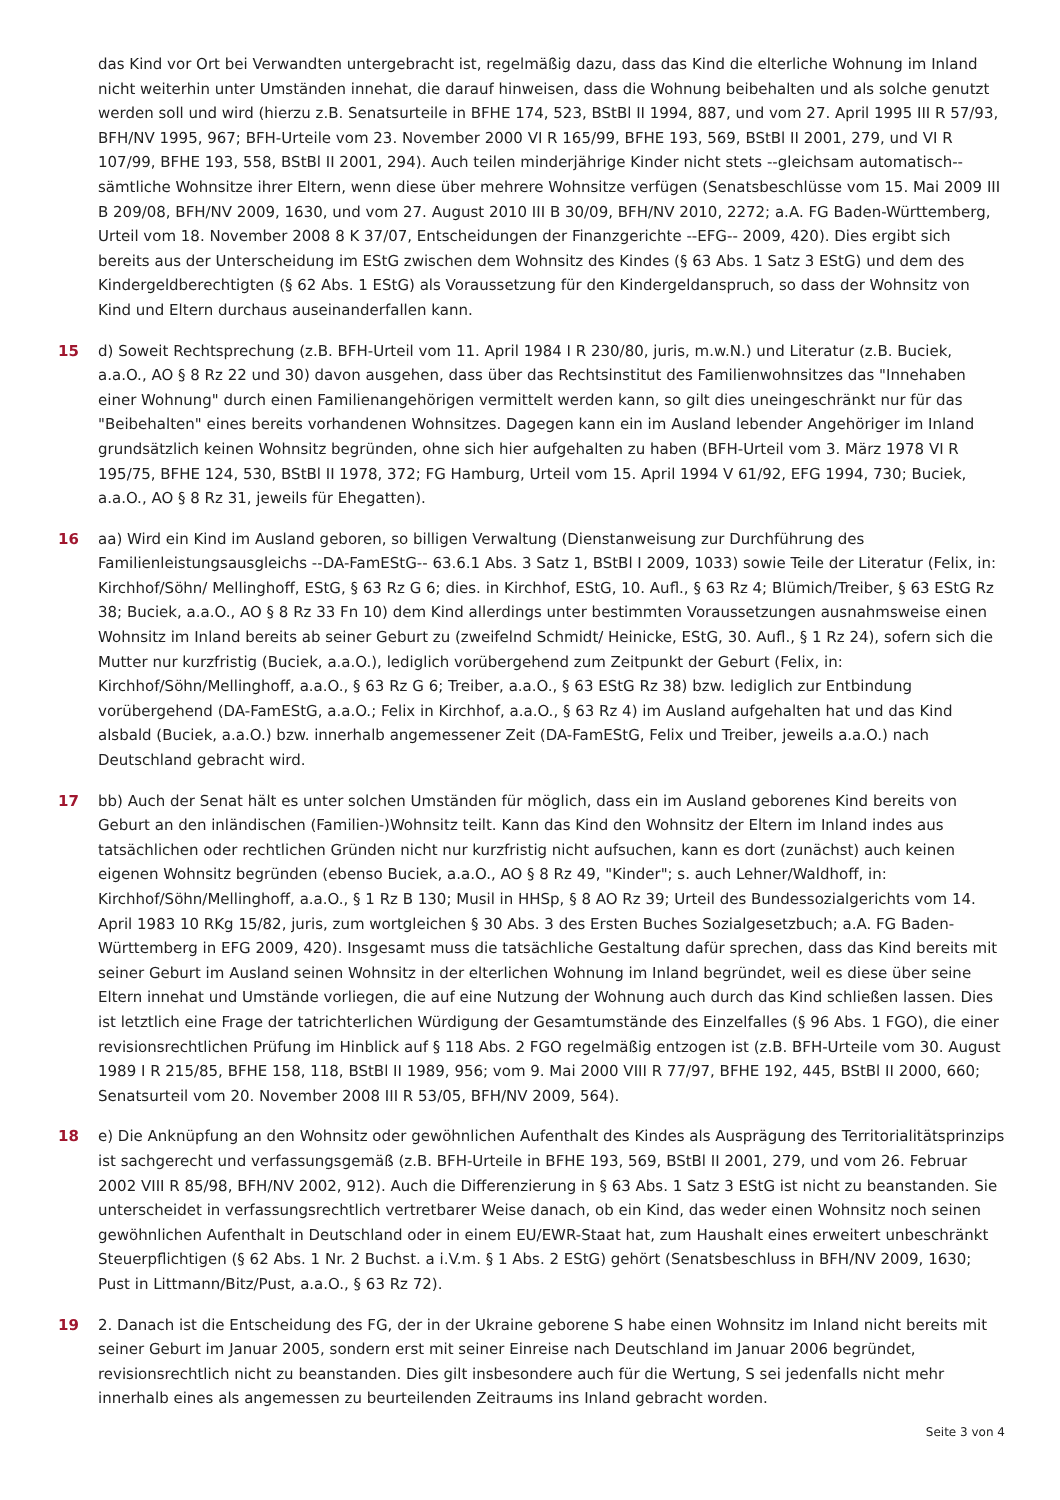das Kind vor Ort bei Verwandten untergebracht ist, regelmäßig dazu, dass das Kind die elterliche Wohnung im Inland nicht weiterhin unter Umständen innehat, die darauf hinweisen, dass die Wohnung beibehalten und als solche genutzt werden soll und wird (hierzu z.B. Senatsurteile in BFHE 174, 523, BStBl II 1994, 887, und vom 27. April 1995 III R 57/93, BFH/NV 1995, 967; BFH-Urteile vom 23. November 2000 VI R 165/99, BFHE 193, 569, BStBl II 2001, 279, und VI R 107/99, BFHE 193, 558, BStBl II 2001, 294). Auch teilen minderjährige Kinder nicht stets --gleichsam automatisch-- sämtliche Wohnsitze ihrer Eltern, wenn diese über mehrere Wohnsitze verfügen (Senatsbeschlüsse vom 15. Mai 2009 III B 209/08, BFH/NV 2009, 1630, und vom 27. August 2010 III B 30/09, BFH/NV 2010, 2272; a.A. FG Baden-Württemberg, Urteil vom 18. November 2008 8 K 37/07, Entscheidungen der Finanzgerichte --EFG-- 2009, 420). Dies ergibt sich bereits aus der Unterscheidung im EStG zwischen dem Wohnsitz des Kindes (§ 63 Abs. 1 Satz 3 EStG) und dem des Kindergeldberechtigten (§ 62 Abs. 1 EStG) als Voraussetzung für den Kindergeldanspruch, so dass der Wohnsitz von Kind und Eltern durchaus auseinanderfallen kann.
15 d) Soweit Rechtsprechung (z.B. BFH-Urteil vom 11. April 1984 I R 230/80, juris, m.w.N.) und Literatur (z.B. Buciek, a.a.O., AO § 8 Rz 22 und 30) davon ausgehen, dass über das Rechtsinstitut des Familienwohnsitzes das "Innehaben einer Wohnung" durch einen Familienangehörigen vermittelt werden kann, so gilt dies uneingeschränkt nur für das "Beibehalten" eines bereits vorhandenen Wohnsitzes. Dagegen kann ein im Ausland lebender Angehöriger im Inland grundsätzlich keinen Wohnsitz begründen, ohne sich hier aufgehalten zu haben (BFH-Urteil vom 3. März 1978 VI R 195/75, BFHE 124, 530, BStBl II 1978, 372; FG Hamburg, Urteil vom 15. April 1994 V 61/92, EFG 1994, 730; Buciek, a.a.O., AO § 8 Rz 31, jeweils für Ehegatten).
16 aa) Wird ein Kind im Ausland geboren, so billigen Verwaltung (Dienstanweisung zur Durchführung des Familienleistungsausgleichs --DA-FamEStG-- 63.6.1 Abs. 3 Satz 1, BStBl I 2009, 1033) sowie Teile der Literatur (Felix, in: Kirchhof/Söhn/ Mellinghoff, EStG, § 63 Rz G 6; dies. in Kirchhof, EStG, 10. Aufl., § 63 Rz 4; Blümich/Treiber, § 63 EStG Rz 38; Buciek, a.a.O., AO § 8 Rz 33 Fn 10) dem Kind allerdings unter bestimmten Voraussetzungen ausnahmsweise einen Wohnsitz im Inland bereits ab seiner Geburt zu (zweifelnd Schmidt/ Heinicke, EStG, 30. Aufl., § 1 Rz 24), sofern sich die Mutter nur kurzfristig (Buciek, a.a.O.), lediglich vorübergehend zum Zeitpunkt der Geburt (Felix, in: Kirchhof/Söhn/Mellinghoff, a.a.O., § 63 Rz G 6; Treiber, a.a.O., § 63 EStG Rz 38) bzw. lediglich zur Entbindung vorübergehend (DA-FamEStG, a.a.O.; Felix in Kirchhof, a.a.O., § 63 Rz 4) im Ausland aufgehalten hat und das Kind alsbald (Buciek, a.a.O.) bzw. innerhalb angemessener Zeit (DA-FamEStG, Felix und Treiber, jeweils a.a.O.) nach Deutschland gebracht wird.
17 bb) Auch der Senat hält es unter solchen Umständen für möglich, dass ein im Ausland geborenes Kind bereits von Geburt an den inländischen (Familien-)Wohnsitz teilt. Kann das Kind den Wohnsitz der Eltern im Inland indes aus tatsächlichen oder rechtlichen Gründen nicht nur kurzfristig nicht aufsuchen, kann es dort (zunächst) auch keinen eigenen Wohnsitz begründen (ebenso Buciek, a.a.O., AO § 8 Rz 49, "Kinder"; s. auch Lehner/Waldhoff, in: Kirchhof/Söhn/Mellinghoff, a.a.O., § 1 Rz B 130; Musil in HHSp, § 8 AO Rz 39; Urteil des Bundessozialgerichts vom 14. April 1983 10 RKg 15/82, juris, zum wortgleichen § 30 Abs. 3 des Ersten Buches Sozialgesetzbuch; a.A. FG Baden-Württemberg in EFG 2009, 420). Insgesamt muss die tatsächliche Gestaltung dafür sprechen, dass das Kind bereits mit seiner Geburt im Ausland seinen Wohnsitz in der elterlichen Wohnung im Inland begründet, weil es diese über seine Eltern innehat und Umstände vorliegen, die auf eine Nutzung der Wohnung auch durch das Kind schließen lassen. Dies ist letztlich eine Frage der tatrichterlichen Würdigung der Gesamtumstände des Einzelfalles (§ 96 Abs. 1 FGO), die einer revisionsrechtlichen Prüfung im Hinblick auf § 118 Abs. 2 FGO regelmäßig entzogen ist (z.B. BFH-Urteile vom 30. August 1989 I R 215/85, BFHE 158, 118, BStBl II 1989, 956; vom 9. Mai 2000 VIII R 77/97, BFHE 192, 445, BStBl II 2000, 660; Senatsurteil vom 20. November 2008 III R 53/05, BFH/NV 2009, 564).
18 e) Die Anknüpfung an den Wohnsitz oder gewöhnlichen Aufenthalt des Kindes als Ausprägung des Territorialitätsprinzips ist sachgerecht und verfassungsgemäß (z.B. BFH-Urteile in BFHE 193, 569, BStBl II 2001, 279, und vom 26. Februar 2002 VIII R 85/98, BFH/NV 2002, 912). Auch die Differenzierung in § 63 Abs. 1 Satz 3 EStG ist nicht zu beanstanden. Sie unterscheidet in verfassungsrechtlich vertretbarer Weise danach, ob ein Kind, das weder einen Wohnsitz noch seinen gewöhnlichen Aufenthalt in Deutschland oder in einem EU/EWR-Staat hat, zum Haushalt eines erweitert unbeschränkt Steuerpflichtigen (§ 62 Abs. 1 Nr. 2 Buchst. a i.V.m. § 1 Abs. 2 EStG) gehört (Senatsbeschluss in BFH/NV 2009, 1630; Pust in Littmann/Bitz/Pust, a.a.O., § 63 Rz 72).
19 2. Danach ist die Entscheidung des FG, der in der Ukraine geborene S habe einen Wohnsitz im Inland nicht bereits mit seiner Geburt im Januar 2005, sondern erst mit seiner Einreise nach Deutschland im Januar 2006 begründet, revisionsrechtlich nicht zu beanstanden. Dies gilt insbesondere auch für die Wertung, S sei jedenfalls nicht mehr innerhalb eines als angemessen zu beurteilenden Zeitraums ins Inland gebracht worden.
Seite 3 von 4